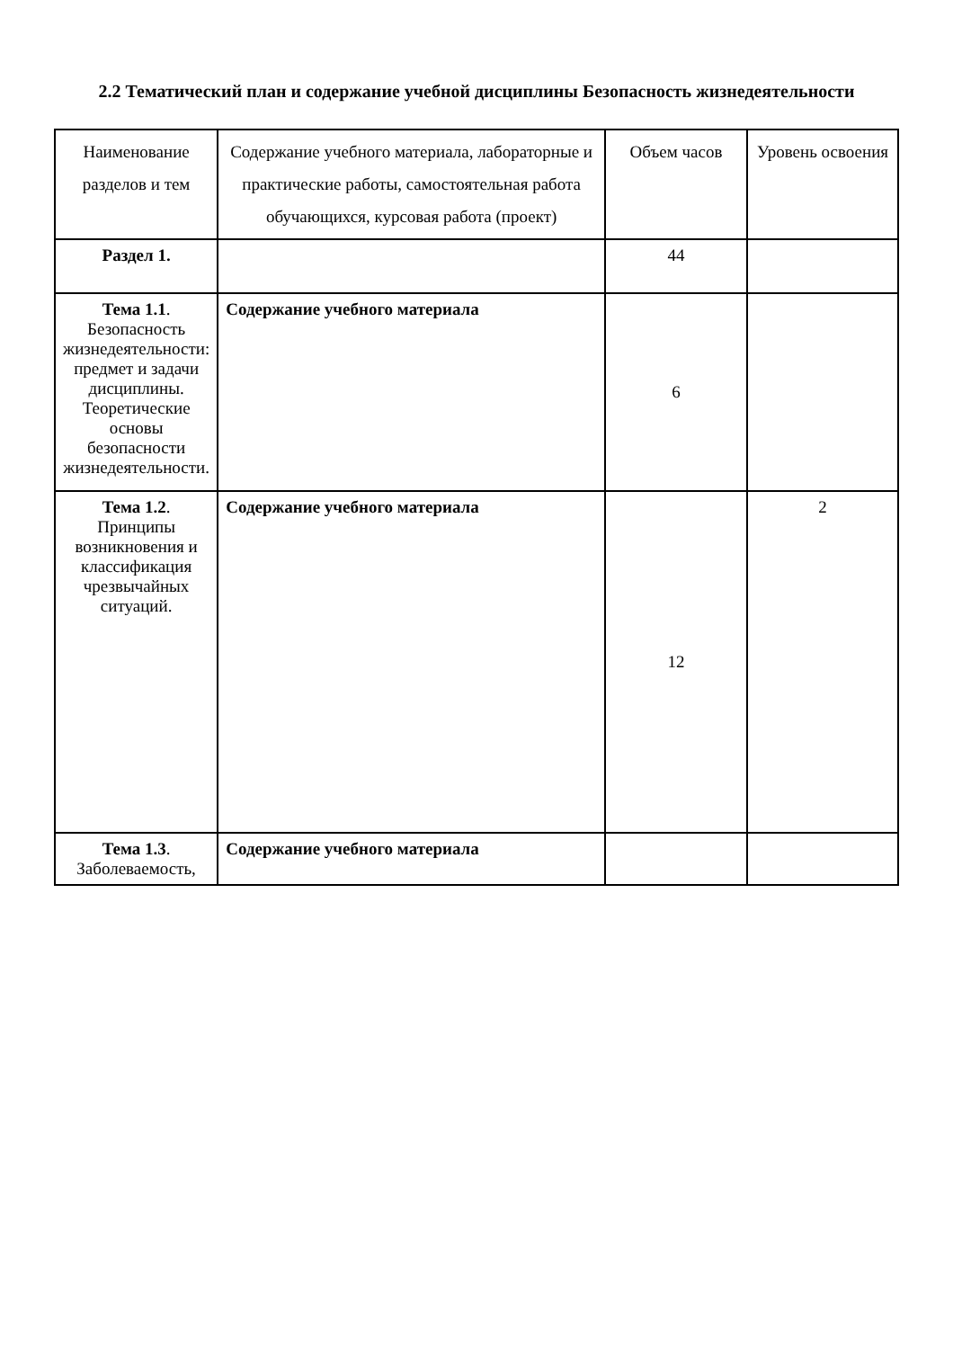2.2 Тематический план и содержание учебной дисциплины Безопасность жизнедеятельности
| Наименование разделов и тем | Содержание учебного материала, лабораторные и практические работы, самостоятельная работа обучающихся, курсовая работа (проект) | Объем часов | Уровень освоения |
| --- | --- | --- | --- |
| Раздел 1. | | 44 | |
| Тема 1.1 . Безопасность жизнедеятельности: предмет и задачи дисциплины. Теоретические основы безопасности жизнедеятельности. | Содержание учебного материала | 6 | |
| Тема 1.2 . Принципы возникновения и классификация чрезвычайных ситуаций. | Содержание учебного материала | 12 | 2 |
| Тема 1.3 . Заболеваемость, | Содержание учебного материала | | |